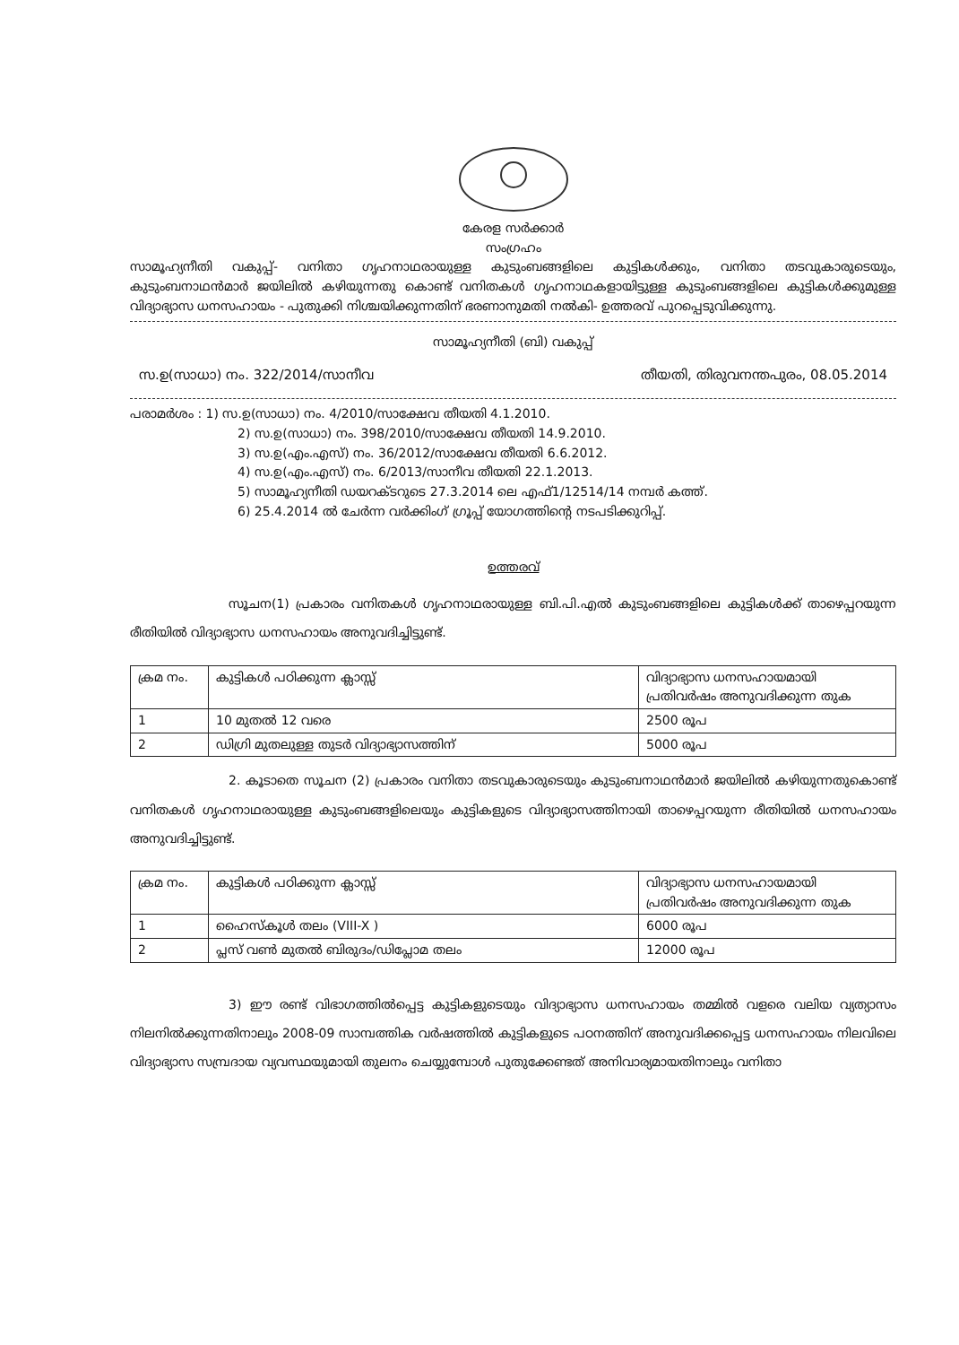കേരള സർക്കാർ
സംഗ്രഹം
സാമൂഹ്യനീതി വകുപ്പ്- വനിതാ ഗൃഹനാഥരായുള്ള കുടുംബങ്ങളിലെ കുട്ടികൾക്കും, വനിതാ തടവുകാരുടെയും, കുടുംബനാഥൻമാർ ജയിലിൽ കഴിയുന്നതു കൊണ്ട് വനിതകൾ ഗൃഹനാഥകളായിട്ടുള്ള കുടുംബങ്ങളിലെ കുട്ടികൾക്കുമുള്ള വിദ്യാഭ്യാസ ധനസഹായം - പുതുക്കി നിശ്ചയിക്കുന്നതിന് ഭരണാനുമതി നൽകി- ഉത്തരവ് പുറപ്പെടുവിക്കുന്നു.
സാമൂഹ്യനീതി (ബി) വകുപ്പ്
സ.ഉ(സാധാ) നം. 322/2014/സാനീവ തീയതി, തിരുവനന്തപുരം, 08.05.2014
പരാമർശം : 1) സ.ഉ(സാധാ) നം. 4/2010/സാക്ഷേവ തീയതി 4.1.2010.
2) സ.ഉ(സാധാ) നം. 398/2010/സാക്ഷേവ തീയതി 14.9.2010.
3) സ.ഉ(എം.എസ്) നം. 36/2012/സാക്ഷേവ തീയതി 6.6.2012.
4) സ.ഉ(എം.എസ്) നം. 6/2013/സാനീവ തീയതി 22.1.2013.
5) സാമൂഹ്യനീതി ഡയറക്ടറുടെ 27.3.2014 ലെ എഫ്1/12514/14 നമ്പർ കത്ത്.
6) 25.4.2014 ൽ ചേർന്ന വർക്കിംഗ് ഗ്രൂപ്പ് യോഗത്തിന്റെ നടപടിക്കുറിപ്പ്.
ഉത്തരവ്
സൂചന(1) പ്രകാരം വനിതകൾ ഗൃഹനാഥരായുള്ള ബി.പി.എൽ കുടുംബങ്ങളിലെ കുട്ടികൾക്ക് താഴെപ്പറയുന്ന രീതിയിൽ വിദ്യാഭ്യാസ ധനസഹായം അനുവദിച്ചിട്ടുണ്ട്.
| ക്രമ നം. | കുട്ടികൾ പഠിക്കുന്ന ക്ലാസ്സ് | വിദ്യാഭ്യാസ ധനസഹായമായി പ്രതിവർഷം അനുവദിക്കുന്ന തുക |
| --- | --- | --- |
| 1 | 10 മുതൽ 12 വരെ | 2500 രൂപ |
| 2 | ഡിഗ്രി മുതലുള്ള തുടർ വിദ്യാഭ്യാസത്തിന് | 5000 രൂപ |
2. കൂടാതെ സൂചന (2) പ്രകാരം വനിതാ തടവുകാരുടെയും കുടുംബനാഥൻമാർ ജയിലിൽ കഴിയുന്നതുകൊണ്ട് വനിതകൾ ഗൃഹനാഥരായുള്ള കുടുംബങ്ങളിലെയും കുട്ടികളുടെ വിദ്യാഭ്യാസത്തിനായി താഴെപ്പറയുന്ന രീതിയിൽ ധനസഹായം അനുവദിച്ചിട്ടുണ്ട്.
| ക്രമ നം. | കുട്ടികൾ പഠിക്കുന്ന ക്ലാസ്സ് | വിദ്യാഭ്യാസ ധനസഹായമായി പ്രതിവർഷം അനുവദിക്കുന്ന തുക |
| --- | --- | --- |
| 1 | ഹൈസ്കൂൾ തലം (VIII-X ) | 6000 രൂപ |
| 2 | പ്ലസ് വൺ മുതൽ ബിരുദം/ഡിപ്ലോമ തലം | 12000 രൂപ |
3) ഈ രണ്ട് വിഭാഗത്തിൽപ്പെട്ട കുട്ടികളുടെയും വിദ്യാഭ്യാസ ധനസഹായം തമ്മിൽ വളരെ വലിയ വ്യത്യാസം നിലനിൽക്കുന്നതിനാലും 2008-09 സാമ്പത്തിക വർഷത്തിൽ കുട്ടികളുടെ പഠനത്തിന് അനുവദിക്കപ്പെട്ട ധനസഹായം നിലവിലെ വിദ്യാഭ്യാസ സമ്പ്രദായ വ്യവസ്ഥയുമായി തുലനം ചെയ്യുമ്പോൾ പുതുക്കേണ്ടത് അനിവാര്യമായതിനാലും വനിതാ